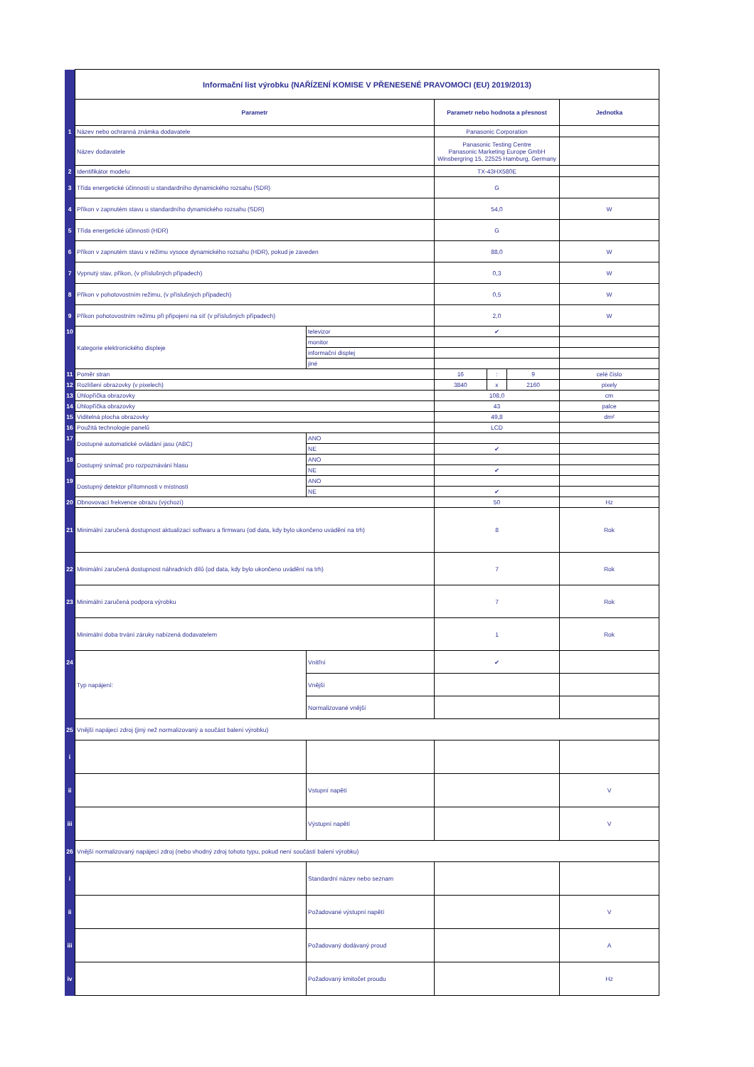| | Informační list výrobku (NAŘÍZENÍ KOMISE V PŘENESENÉ PRAVOMOCI (EU) 2019/2013) | | | | | |
| | Parametr | | Parametr nebo hodnota a přesnost | | | Jednotka |
| 1 | Název nebo ochranná známka dodavatele | | Panasonic Corporation | | | |
| | Název dodavatele | | Panasonic Testing Centre Panasonic Marketing Europe GmbH Winsbergring 15, 22525 Hamburg, Germany | | | |
| 2 | Identifikátor modelu | | TX-43HX580E | | | |
| 3 | Třída energetické účinnosti u standardního dynamického rozsahu (SDR) | | G | | | |
| 4 | Příkon v zapnutém stavu u standardního dynamického rozsahu (SDR) | | 54,0 | | | W |
| 5 | Třída energetické účinnosti (HDR) | | G | | | |
| 6 | Příkon v zapnutém stavu v režimu vysoce dynamického rozsahu (HDR), pokud je zaveden | | 88,0 | | | W |
| 7 | Vypnutý stav, příkon, (v příslušných případech) | | 0,3 | | | W |
| 8 | Příkon v pohotovostním režimu, (v příslušných případech) | | 0,5 | | | W |
| 9 | Příkon pohotovostním režimu při připojení na síť (v příslušných případech) | | 2,0 | | | W |
| 10 | Kategorie elektronického displeje | televizor | ✔ | | | |
| | | monitor | | | | |
| | | informační displej | | | | |
| | | jiné | | | | |
| 11 | Poměr stran | | 16 | : | 9 | celé číslo |
| 12 | Rozlišení obrazovky (v pixelech) | | 3840 | x | 2160 | pixely |
| 13 | Úhlopříčka obrazovky | | 108,0 | | | cm |
| 14 | Úhlopříčka obrazovky | | 43 | | | palce |
| 15 | Viditelná plocha obrazovky | | 49,8 | | | dm² |
| 16 | Použitá technologie panelů | | LCD | | | |
| 17 | Dostupné automatické ovládání jasu (ABC) | ANO | | | | |
| | | NE | ✔ | | | |
| 18 | Dostupný snímač pro rozpoznávání hlasu | ANO | | | | |
| | | NE | ✔ | | | |
| 19 | Dostupný detektor přítomnosti v místnosti | ANO | | | | |
| | | NE | ✔ | | | |
| 20 | Obnovovací frekvence obrazu (výchozí) | | 50 | | | Hz |
| 21 | Minimální zaručená dostupnost aktualizací softwaru a firmwaru (od data, kdy bylo ukončeno uvádění na trh) | | 8 | | | Rok |
| 22 | Minimální zaručená dostupnost náhradních dílů (od data, kdy bylo ukončeno uvádění na trh) | | 7 | | | Rok |
| 23 | Minimální zaručená podpora výrobku | | 7 | | | Rok |
| | Minimální doba trvání záruky nabízená dodavatelem | | 1 | | | Rok |
| 24 | Typ napájení: | Vnitřní | ✔ | | | |
| | | Vnější | | | | |
| | | Normalizované vnější | | | | |
| 25 | Vnější napájecí zdroj (jiný než normalizovaný a součást balení výrobku) | | | | | |
| i | | | | | | |
| ii | | Vstupní napětí | | | | V |
| iii | | Výstupní napětí | | | | V |
| 26 | Vnější normalizovaný napájecí zdroj (nebo vhodný zdroj tohoto typu, pokud není součástí balení výrobku) | | | | | |
| i | | Standardní název nebo seznam | | | | |
| ii | | Požadované výstupní napětí | | | | V |
| iii | | Požadovaný dodávaný proud | | | | A |
| iv | | Požadovaný kmitočet proudu | | | | Hz |